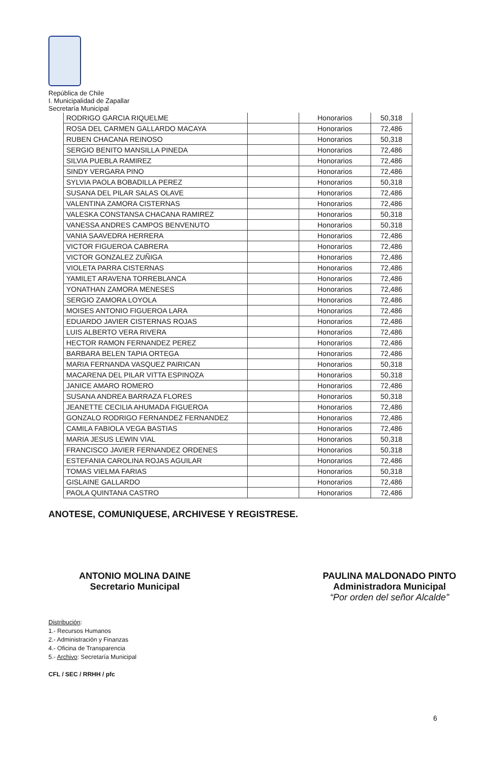República de Chile
I. Municipalidad de Zapallar
Secretaría Municipal
| RODRIGO GARCIA RIQUELME | | Honorarios | 50,318 |
| ROSA DEL CARMEN GALLARDO MACAYA | | Honorarios | 72,486 |
| RUBEN CHACANA REINOSO | | Honorarios | 50,318 |
| SERGIO BENITO MANSILLA PINEDA | | Honorarios | 72,486 |
| SILVIA PUEBLA RAMIREZ | | Honorarios | 72,486 |
| SINDY VERGARA PINO | | Honorarios | 72,486 |
| SYLVIA PAOLA BOBADILLA PEREZ | | Honorarios | 50,318 |
| SUSANA DEL PILAR SALAS OLAVE | | Honorarios | 72,486 |
| VALENTINA ZAMORA CISTERNAS | | Honorarios | 72,486 |
| VALESKA CONSTANSA CHACANA RAMIREZ | | Honorarios | 50,318 |
| VANESSA ANDRES CAMPOS BENVENUTO | | Honorarios | 50,318 |
| VANIA SAAVEDRA HERRERA | | Honorarios | 72,486 |
| VICTOR FIGUEROA CABRERA | | Honorarios | 72,486 |
| VICTOR GONZALEZ ZUÑIGA | | Honorarios | 72,486 |
| VIOLETA PARRA CISTERNAS | | Honorarios | 72,486 |
| YAMILET ARAVENA TORREBLANCA | | Honorarios | 72,486 |
| YONATHAN ZAMORA MENESES | | Honorarios | 72,486 |
| SERGIO ZAMORA LOYOLA | | Honorarios | 72,486 |
| MOISES ANTONIO FIGUEROA LARA | | Honorarios | 72,486 |
| EDUARDO JAVIER CISTERNAS ROJAS | | Honorarios | 72,486 |
| LUIS ALBERTO VERA RIVERA | | Honorarios | 72,486 |
| HECTOR RAMON FERNANDEZ PEREZ | | Honorarios | 72,486 |
| BARBARA BELEN TAPIA ORTEGA | | Honorarios | 72,486 |
| MARIA FERNANDA VASQUEZ PAIRICAN | | Honorarios | 50,318 |
| MACARENA DEL PILAR VITTA ESPINOZA | | Honorarios | 50,318 |
| JANICE AMARO ROMERO | | Honorarios | 72,486 |
| SUSANA ANDREA BARRAZA FLORES | | Honorarios | 50,318 |
| JEANETTE CECILIA AHUMADA FIGUEROA | | Honorarios | 72,486 |
| GONZALO RODRIGO FERNANDEZ FERNANDEZ | | Honorarios | 72,486 |
| CAMILA FABIOLA VEGA BASTIAS | | Honorarios | 72,486 |
| MARIA JESUS LEWIN VIAL | | Honorarios | 50,318 |
| FRANCISCO JAVIER FERNANDEZ ORDENES | | Honorarios | 50,318 |
| ESTEFANIA CAROLINA ROJAS AGUILAR | | Honorarios | 72,486 |
| TOMAS VIELMA FARIAS | | Honorarios | 50,318 |
| GISLAINE GALLARDO | | Honorarios | 72,486 |
| PAOLA QUINTANA CASTRO | | Honorarios | 72,486 |
ANOTESE, COMUNIQUESE, ARCHIVESE Y REGISTRESE.
ANTONIO MOLINA DAINE
Secretario Municipal
PAULINA MALDONADO PINTO
Administradora Municipal
“Por orden del señor Alcalde”
Distribución:
1.- Recursos Humanos
2.- Administración y Finanzas
4.- Oficina de Transparencia
5.- Archivo: Secretaría Municipal
CFL / SEC / RRHH / pfc
6